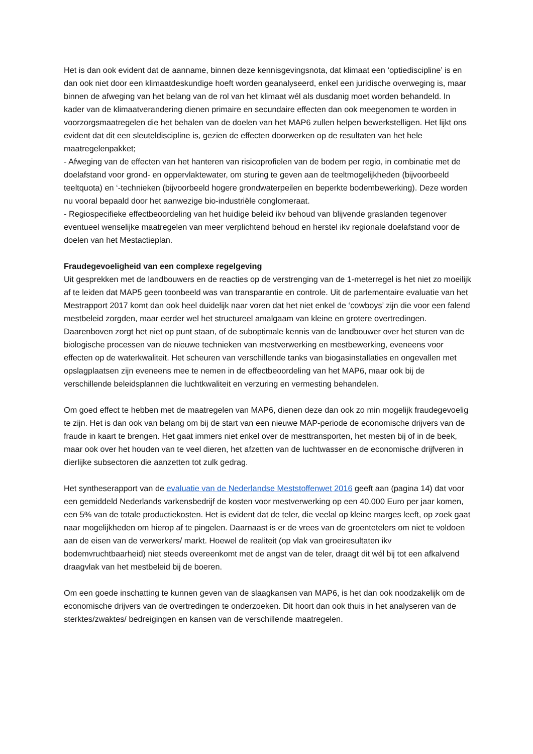Het is dan ook evident dat de aanname, binnen deze kennisgevingsnota, dat klimaat een ‘optiediscipline’ is en dan ook niet door een klimaatdeskundige hoeft worden geanalyseerd, enkel een juridische overweging is, maar binnen de afweging van het belang van de rol van het klimaat wél als dusdanig moet worden behandeld. In kader van de klimaatverandering dienen primaire en secundaire effecten dan ook meegenomen te worden in voorzorgsmaatregelen die het behalen van de doelen van het MAP6 zullen helpen bewerkstelligen. Het lijkt ons evident dat dit een sleuteldiscipline is, gezien de effecten doorwerken op de resultaten van het hele maatregelenpakket;
- Afweging van de effecten van het hanteren van risicoprofielen van de bodem per regio, in combinatie met de doelafstand voor grond- en oppervlaktewater, om sturing te geven aan de teeltmogelijkheden (bijvoorbeeld teeltquota) en ‘-technieken (bijvoorbeeld hogere grondwaterpeilen en beperkte bodembewerking). Deze worden nu vooral bepaald door het aanwezige bio-industriële conglomeraat.
- Regiospecifieke effectbeoordeling van het huidige beleid ikv behoud van blijvende graslanden tegenover eventueel wenselijke maatregelen van meer verplichtend behoud en herstel ikv regionale doelafstand voor de doelen van het Mestactieplan.
Fraudegevoeligheid van een complexe regelgeving
Uit gesprekken met de landbouwers en de reacties op de verstrenging van de 1-meterregel is het niet zo moeilijk af te leiden dat MAP5 geen toonbeeld was van transparantie en controle. Uit de parlementaire evaluatie van het Mestrapport 2017 komt dan ook heel duidelijk naar voren dat het niet enkel de ‘cowboys’ zijn die voor een falend mestbeleid zorgden, maar eerder wel het structureel amalgaam van kleine en grotere overtredingen. Daarenboven zorgt het niet op punt staan, of de suboptimale kennis van de landbouwer over het sturen van de biologische processen van de nieuwe technieken van mestverwerking en mestbewerking, eveneens voor effecten op de waterkwaliteit. Het scheuren van verschillende tanks van biogasinstallaties en ongevallen met opslagplaatsen zijn eveneens mee te nemen in de effectbeoordeling van het MAP6, maar ook bij de verschillende beleidsplannen die luchtkwaliteit en verzuring en vermesting behandelen.
Om goed effect te hebben met de maatregelen van MAP6, dienen deze dan ook zo min mogelijk fraudegevoelig te zijn. Het is dan ook van belang om bij de start van een nieuwe MAP-periode de economische drijvers van de fraude in kaart te brengen. Het gaat immers niet enkel over de mesttransporten, het mesten bij of in de beek, maar ook over het houden van te veel dieren, het afzetten van de luchtwasser en de economische drijfveren in dierlijke subsectoren die aanzetten tot zulk gedrag.
Het syntheserapport van de evaluatie van de Nederlandse Meststoffenwet 2016 geeft aan (pagina 14) dat voor een gemiddeld Nederlands varkensbedrijf de kosten voor mestverwerking op een 40.000 Euro per jaar komen, een 5% van de totale productiekosten. Het is evident dat de teler, die veelal op kleine marges leeft, op zoek gaat naar mogelijkheden om hierop af te pingelen. Daarnaast is er de vrees van de groentetelers om niet te voldoen aan de eisen van de verwerkers/ markt. Hoewel de realiteit (op vlak van groeiresultaten ikv bodemvruchtbaarheid) niet steeds overeenkomt met de angst van de teler, draagt dit wél bij tot een afkalvend draagvlak van het mestbeleid bij de boeren.
Om een goede inschatting te kunnen geven van de slaagkansen van MAP6, is het dan ook noodzakelijk om de economische drijvers van de overtredingen te onderzoeken. Dit hoort dan ook thuis in het analyseren van de sterktes/zwaktes/ bedreigingen en kansen van de verschillende maatregelen.